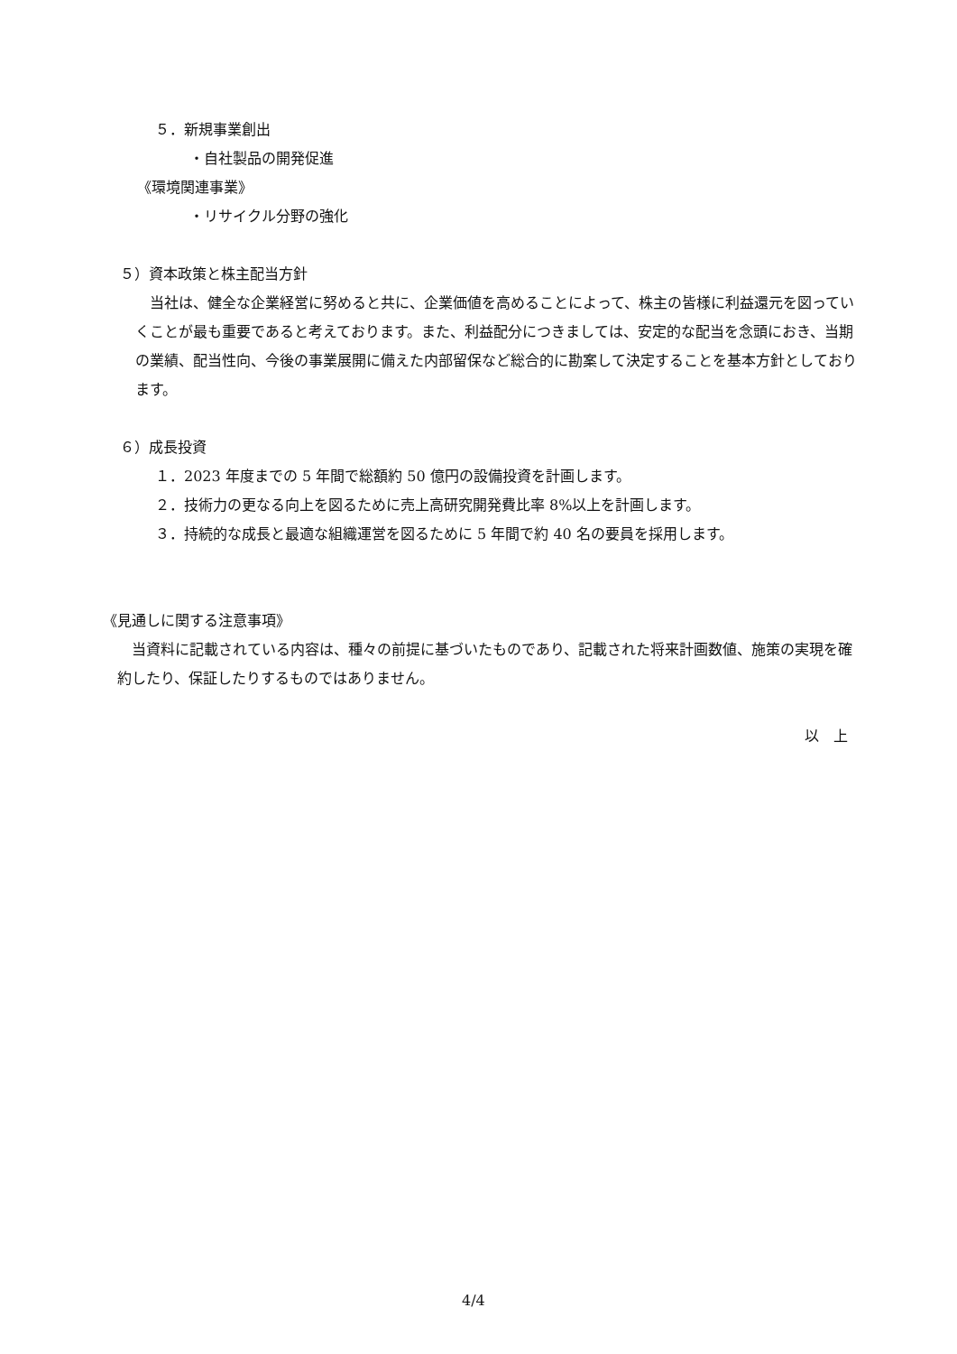５．新規事業創出
・自社製品の開発促進
《環境関連事業》
・リサイクル分野の強化
５）資本政策と株主配当方針
　当社は、健全な企業経営に努めると共に、企業価値を高めることによって、株主の皆様に利益還元を図っていくことが最も重要であると考えております。また、利益配分につきましては、安定的な配当を念頭におき、当期の業績、配当性向、今後の事業展開に備えた内部留保など総合的に勘案して決定することを基本方針としております。
６）成長投資
１．2023 年度までの 5 年間で総額約 50 億円の設備投資を計画します。
２．技術力の更なる向上を図るために売上高研究開発費比率 8%以上を計画します。
３．持続的な成長と最適な組織運営を図るために 5 年間で約 40 名の要員を採用します。
《見通しに関する注意事項》
　当資料に記載されている内容は、種々の前提に基づいたものであり、記載された将来計画数値、施策の実現を確約したり、保証したりするものではありません。
以　上
4/4